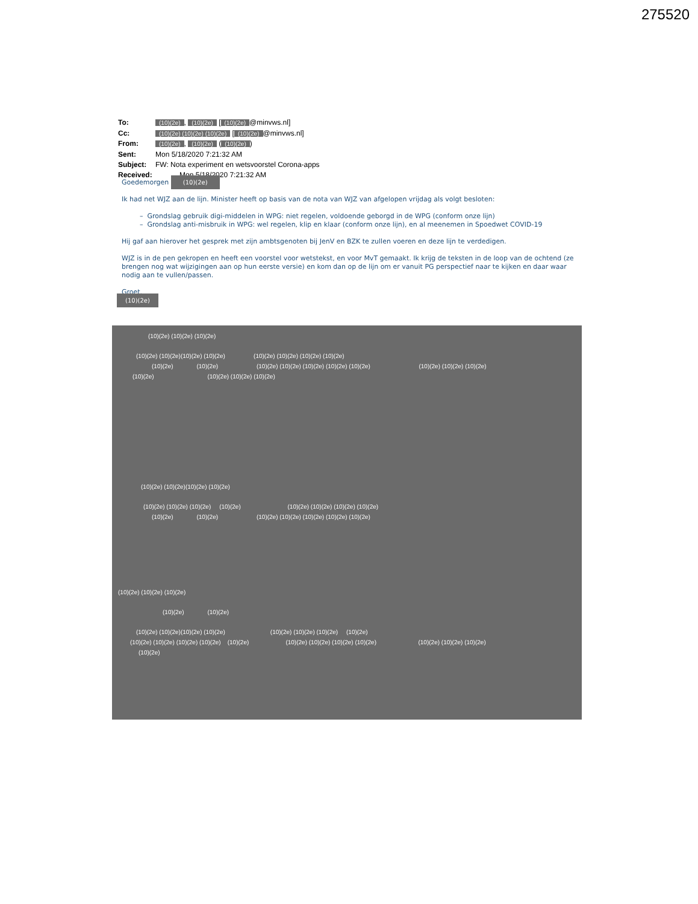275520
| To: | (10)(2e) , (10)(2e) [ (10)(2e) @minvws.nl] |
| Cc: | (10)(2e) (10)(2e) (10)(2e) [ (10)(2e) @minvws.nl] |
| From: | (10)(2e) , (10)(2e) ( (10)(2e) ) |
| Sent: | Mon 5/18/2020 7:21:32 AM |
| Subject: | FW: Nota experiment en wetsvoorstel Corona-apps |
| Received: | Mon 5/18/2020 7:21:32 AM |
Goedemorgen (10)(2e)
Ik had net WJZ aan de lijn. Minister heeft op basis van de nota van WJZ van afgelopen vrijdag als volgt besloten:
– Grondslag gebruik digi-middelen in WPG: niet regelen, voldoende geborgd in de WPG (conform onze lijn)
– Grondslag anti-misbruik in WPG: wel regelen, klip en klaar (conform onze lijn), en al meenemen in Spoedwet COVID-19
Hij gaf aan hierover het gesprek met zijn ambtsgenoten bij JenV en BZK te zullen voeren en deze lijn te verdedigen.
WJZ is in de pen gekropen en heeft een voorstel voor wetstekst, en voor MvT gemaakt. Ik krijg de teksten in de loop van de ochtend (ze brengen nog wat wijzigingen aan op hun eerste versie) en kom dan op de lijn om er vanuit PG perspectief naar te kijken en daar waar nodig aan te vullen/passen.
Groet,
(10)(2e)
(10)(2e) (10)(2e) (10)(2e)
(10)(2e) (10)(2e)(10)(2e) (10)(2e) (10)(2e) (10)(2e) (10)(2e) (10)(2e)
(10)(2e) (10)(2e) (10)(2e) (10)(2e) (10)(2e) (10)(2e) (10)(2e) (10)(2e) (10)(2e) (10)(2e)
(10)(2e) (10)(2e) (10)(2e) (10)(2e)
(10)(2e) (10)(2e)(10)(2e) (10)(2e)
(10)(2e) (10)(2e) (10)(2e) (10)(2e) (10)(2e) (10)(2e) (10)(2e) (10)(2e)
(10)(2e) (10)(2e) (10)(2e) (10)(2e) (10)(2e) (10)(2e) (10)(2e)
(10)(2e) (10)(2e) (10)(2e)
(10)(2e) (10)(2e)
(10)(2e) (10)(2e)(10)(2e) (10)(2e) (10)(2e) (10)(2e) (10)(2e) (10)(2e)
(10)(2e) (10)(2e) (10)(2e) (10)(2e) (10)(2e) (10)(2e) (10)(2e) (10)(2e) (10)(2e) (10)(2e) (10)(2e) (10)(2e)
(10)(2e)